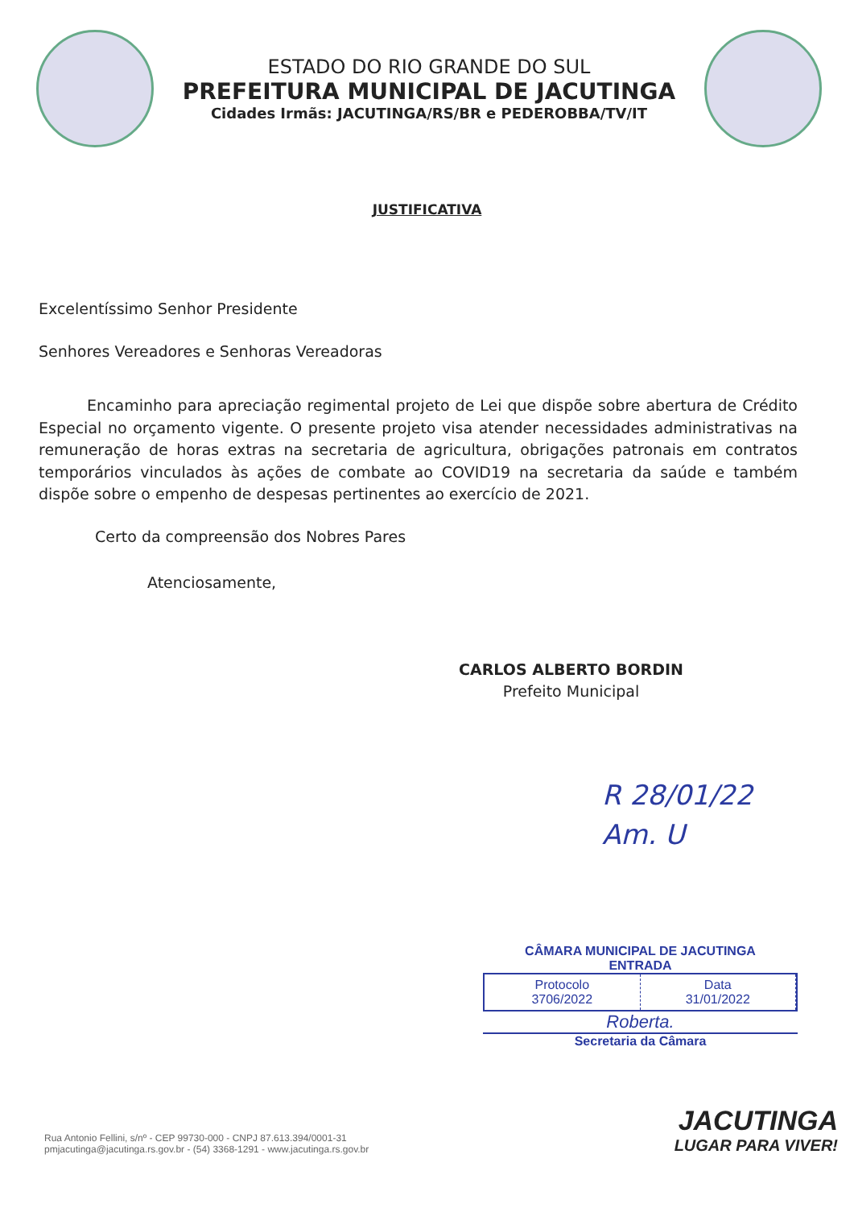ESTADO DO RIO GRANDE DO SUL
PREFEITURA MUNICIPAL DE JACUTINGA
Cidades Irmãs: JACUTINGA/RS/BR e PEDEROBBA/TV/IT
JUSTIFICATIVA
Excelentíssimo Senhor Presidente
Senhores Vereadores e Senhoras Vereadoras
Encaminho para apreciação regimental projeto de Lei que dispõe sobre abertura de Crédito Especial no orçamento vigente. O presente projeto visa atender necessidades administrativas na remuneração de horas extras na secretaria de agricultura, obrigações patronais em contratos temporários vinculados às ações de combate ao COVID19 na secretaria da saúde e também dispõe sobre o empenho de despesas pertinentes ao exercício de 2021.
Certo da compreensão dos Nobres Pares
Atenciosamente,
CARLOS ALBERTO BORDIN
Prefeito Municipal
R 28/01/22 Am. U
CÂMARA MUNICIPAL DE JACUTINGA
ENTRADA
Protocolo
3706/2022
Data
31/01/2022
Roberta.
Secretaria da Câmara
Rua Antonio Fellini, s/nº - CEP 99730-000 - CNPJ 87.613.394/0001-31
pmjacutinga@jacutinga.rs.gov.br - (54) 3368-1291 - www.jacutinga.rs.gov.br
JACUTINGA
LUGAR PARA VIVER!